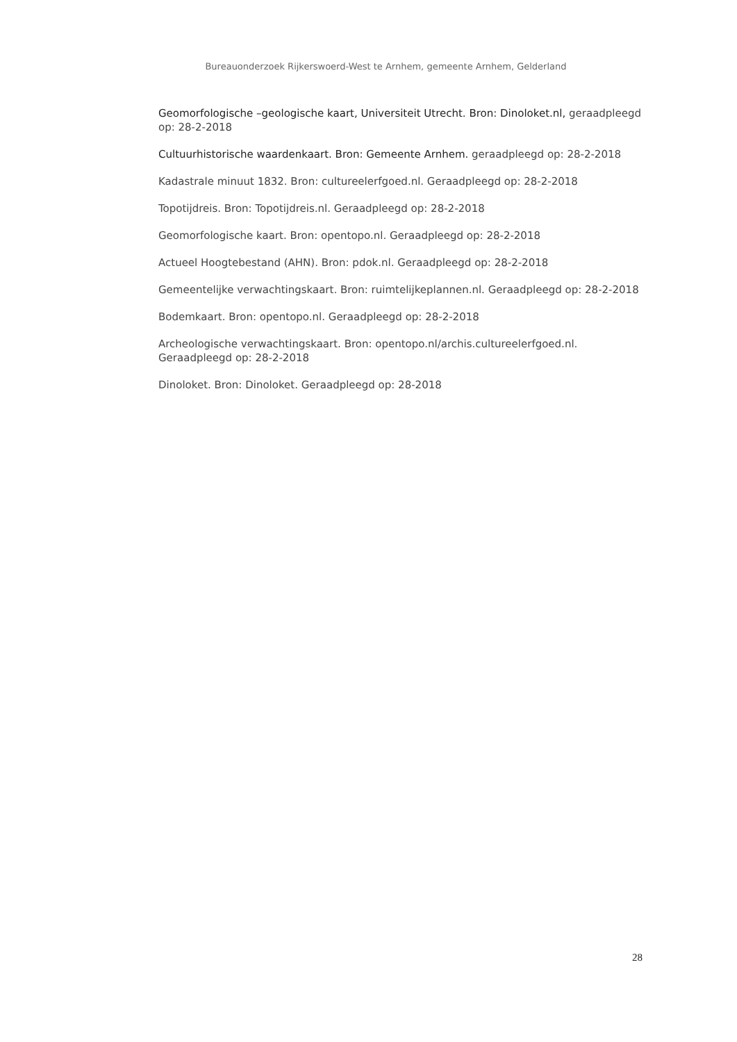Bureauonderzoek Rijkerswoerd-West te Arnhem, gemeente Arnhem, Gelderland
Geomorfologische –geologische kaart, Universiteit Utrecht. Bron: Dinoloket.nl, geraadpleegd op: 28-2-2018
Cultuurhistorische waardenkaart. Bron: Gemeente Arnhem. geraadpleegd op: 28-2-2018
Kadastrale minuut 1832. Bron: cultureelerfgoed.nl. Geraadpleegd op: 28-2-2018
Topotijdreis. Bron: Topotijdreis.nl. Geraadpleegd op: 28-2-2018
Geomorfologische kaart. Bron: opentopo.nl. Geraadpleegd op: 28-2-2018
Actueel Hoogtebestand (AHN). Bron: pdok.nl. Geraadpleegd op: 28-2-2018
Gemeentelijke verwachtingskaart. Bron: ruimtelijkeplannen.nl. Geraadpleegd op: 28-2-2018
Bodemkaart. Bron: opentopo.nl. Geraadpleegd op: 28-2-2018
Archeologische verwachtingskaart. Bron: opentopo.nl/archis.cultureelerfgoed.nl. Geraadpleegd op: 28-2-2018
Dinoloket. Bron: Dinoloket. Geraadpleegd op: 28-2018
28